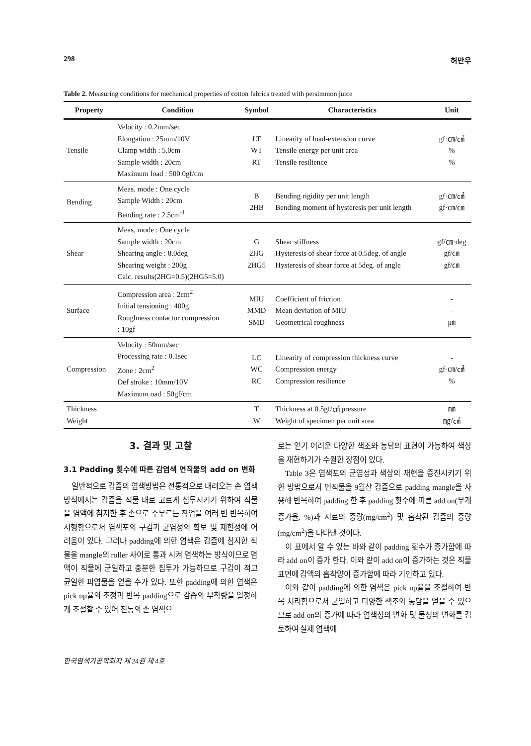298 허만우
Table 2. Measuring conditions for mechanical properties of cotton fabrics treated with persimmon juice
| Property | Condition | Symbol | Characteristics | Unit |
| --- | --- | --- | --- | --- |
| Tensile | Velocity : 0.2mm/sec Elongation : 25mm/10V Clamp width : 5.0cm Sample width : 20cm Maximum load : 500.0gf/cm | LT WT RT | Linearity of load-extension curve Tensile energy per unit area Tensile resilience | gf·㎝/㎠ % % |
| Bending | Meas. mode : One cycle Sample Width : 20cm Bending rate : 2.5cm<sup>-1</sup> | B 2HB | Bending rigidity per unit length Bending moment of hysteresis per unit length | gf·㎝/㎠ gf·㎝/㎝ |
| Shear | Meas. mode : One cycle Sample width : 20cm Shearing angle : 8.0deg Shearing weight : 200g Calc. results(2HG=0.5)(2HG5=5.0) | G 2HG 2HG5 | Shear stiffness Hysteresis of shear force at 0.5deg. of angle Hysteresis of shear force at 5deg. of angle | gf/㎝·deg gf/㎝ gf/㎝ |
| Surface | Compression area : 2cm<sup>2</sup> Initial tensioning : 400g Roughness contactor compression : 10gf | MIU MMD SMD | Coefficient of friction Mean deviation of MIU Geometrical roughness | - - ㎛ |
| Compression | Velocity : 50mm/sec Processing rate : 0.1sec Zone : 2cm<sup>2</sup> Def stroke : 10mm/10V Maximum oad : 50gf/cm | LC WC RC | Linearity of compression thickness curve Compression energy Compression resilience | - gf·㎝/㎠ % |
| Thickness Weight | | T W | Thickness at 0.5gf/㎠ pressure Weight of specimen per unit area | ㎜ ㎎/㎠ |
3. 결과 및 고찰
3.1 Padding 횟수에 따른 감염색 면직물의 add on 변화
일반적으로 감즙의 염색방법은 전통적으로 내려오는 손 염색 방식에서는 감즙을 직물 내로 고르게 침투시키기 위하여 직물을 염액에 침지한 후 손으로 주무르는 작업을 여러 번 반복하여 시행함으로서 염색포의 구김과 균염성의 확보 및 재현성에 어려움이 있다. 그러나 padding에 의한 염색은 감즙에 침지한 직물을 mangle의 roller 사이로 통과 시켜 염색하는 방식이므로 염액이 직물에 균일하고 충분한 침투가 가능하므로 구김이 적고 균일한 피염물을 얻을 수가 있다. 또한 padding에 의한 염색은 pick up율의 조정과 반복 padding으로 감즙의 부착량을 일정하게 조절할 수 있어 전통의 손 염색으
로는 얻기 어려운 다양한 색조와 농담의 표현이 가능하여 색상을 재현하기가 수월한 장점이 있다.
Table 3은 염색포의 균염성과 색상의 재현을 증진시키기 위한 방법으로서 면직물을 9월산 감즙으로 padding mangle을 사용해 반복하여 padding 한 후 padding 횟수에 따른 add on(무게 증가율, %)과 시료의 중량(mg/cm<sup>2</sup>) 및 흡착된 감즙의 중량(mg/cm<sup>2</sup>)을 나타낸 것이다.
이 표에서 알 수 있는 바와 같이 padding 횟수가 증가함에 따라 add on이 증가 한다. 이와 같이 add on이 증가하는 것은 직물표면에 감액의 흡착양이 증가함에 따라 기인하고 있다.
이와 같이 padding에 의한 염색은 pick up율을 조절하여 반복 처리함으로서 균일하고 다양한 색조와 농담을 얻을 수 있으므로 add on의 증가에 따라 염색성의 변화 및 물성의 변화를 검토하여 실제 염색에
한국염색가공학회지 제 24권 제 4호